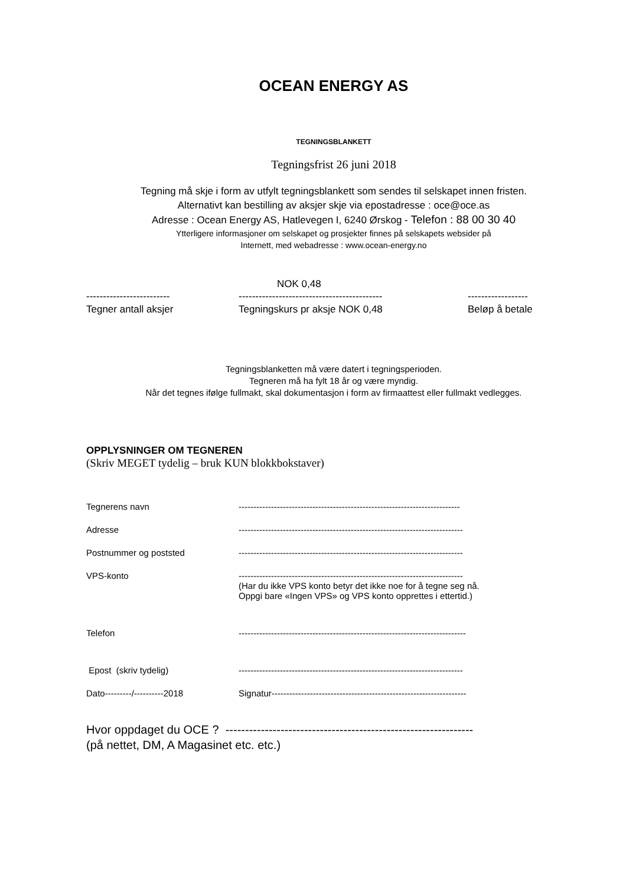OCEAN ENERGY AS
TEGNINGSBLANKETT
Tegningsfrist 26 juni 2018
Tegning må skje i form av utfylt tegningsblankett som sendes til selskapet innen fristen.
Alternativt kan bestilling av aksjer skje via epostadresse : oce@oce.as
Adresse : Ocean Energy AS, Hatlevegen I, 6240 Ørskog - Telefon : 88 00 30 40
Ytterligere informasjoner om selskapet og prosjekter finnes på selskapets websider på
Internett, med webadresse : www.ocean-energy.no
NOK 0,48
-------------------------
Tegner antall aksjer
-------------------------------------------
Tegningskurs pr aksje NOK 0,48
------------------
Beløp å betale
Tegningsblanketten må være datert i tegningsperioden.
Tegneren må ha fylt 18 år og være myndig.
Når det tegnes ifølge fullmakt, skal dokumentasjon i form av firmaattest eller fullmakt vedlegges.
OPPLYSNINGER OM TEGNEREN
(Skriv MEGET tydelig – bruk KUN blokkbokstaver)
Tegnerens navn ---------------------------------------------------------------------------
Adresse ----------------------------------------------------------------------------
Postnummer og poststed ----------------------------------------------------------------------------
VPS-konto ----------------------------------------------------------------------------
(Har du ikke VPS konto betyr det ikke noe for å tegne seg nå.
Oppgi bare «Ingen VPS» og VPS konto opprettes i ettertid.)
Telefon -----------------------------------------------------------------------------
Epost (skriv tydelig) ----------------------------------------------------------------------------
Dato---------/----------2018 Signatur------------------------------------------------------------------
Hvor oppdaget du OCE ? ---------------------------------------------------------------
(på nettet, DM, A Magasinet etc. etc.)